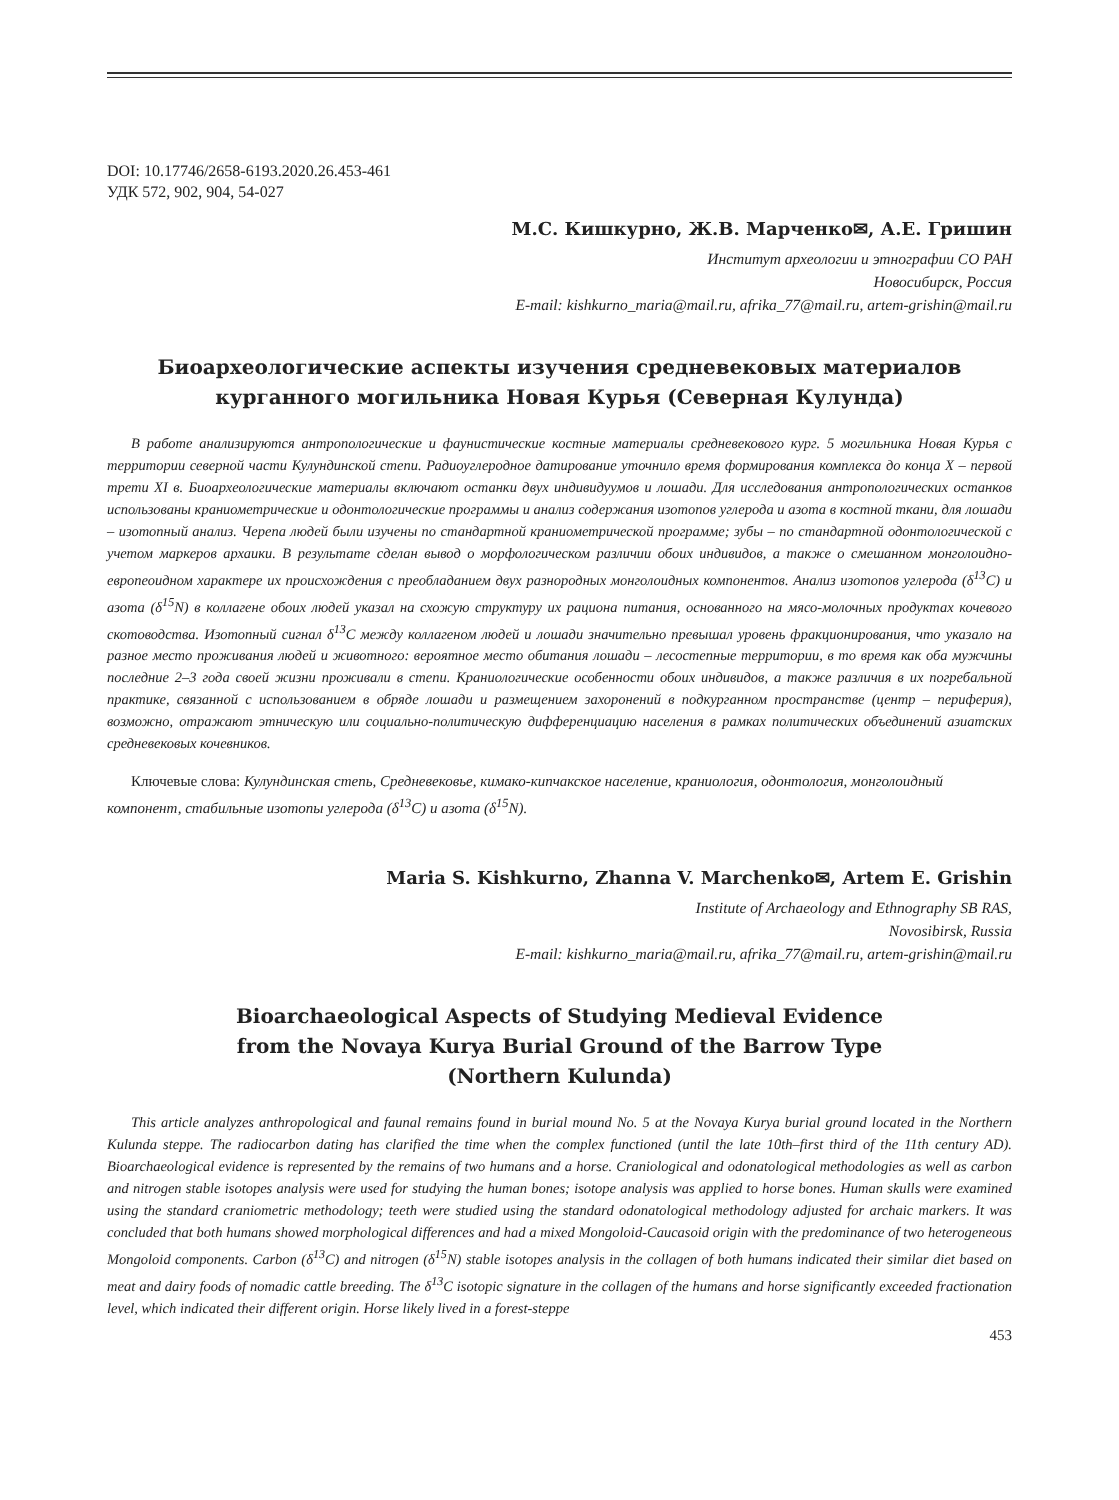DOI: 10.17746/2658-6193.2020.26.453-461
УДК 572, 902, 904, 54-027
М.С. Кишкурно, Ж.В. Марченко✉, А.Е. Гришин
Институт археологии и этнографии СО РАН
Новосибирск, Россия
E-mail: kishkurno_maria@mail.ru, afrika_77@mail.ru, artem-grishin@mail.ru
Биоархеологические аспекты изучения средневековых материалов
курганного могильника Новая Курья (Северная Кулунда)
В работе анализируются антропологические и фаунистические костные материалы средневекового кург. 5 могильника Новая Курья с территории северной части Кулундинской степи. Радиоуглеродное датирование уточнило время формирования комплекса до конца X – первой трети XI в. Биоархеологические материалы включают останки двух индивидуумов и лошади. Для исследования антропологических останков использованы краниометрические и одонтологические программы и анализ содержания изотопов углерода и азота в костной ткани, для лошади – изотопный анализ. Черепа людей были изучены по стандартной краниометрической программе; зубы – по стандартной одонтологической с учетом маркеров архаики. В результате сделан вывод о морфологическом различии обоих индивидов, а также о смешанном монголоидно-европеоидном характере их происхождения с преобладанием двух разнородных монголоидных компонентов. Анализ изотопов углерода (δ<sup>13</sup>C) и азота (δ<sup>15</sup>N) в коллагене обоих людей указал на схожую структуру их рациона питания, основанного на мясо-молочных продуктах кочевого скотоводства. Изотопный сигнал δ<sup>13</sup>C между коллагеном людей и лошади значительно превышал уровень фракционирования, что указало на разное место проживания людей и животного: вероятное место обитания лошади – лесостепные территории, в то время как оба мужчины последние 2–3 года своей жизни проживали в степи. Краниологические особенности обоих индивидов, а также различия в их погребальной практике, связанной с использованием в обряде лошади и размещением захоронений в подкурганном пространстве (центр – периферия), возможно, отражают этническую или социально-политическую дифференциацию населения в рамках политических объединений азиатских средневековых кочевников.
Ключевые слова: Кулундинская степь, Средневековье, кимако-кипчакское население, краниология, одонтология, монголоидный компонент, стабильные изотопы углерода (δ<sup>13</sup>C) и азота (δ<sup>15</sup>N).
Maria S. Kishkurno, Zhanna V. Marchenko✉, Artem E. Grishin
Institute of Archaeology and Ethnography SB RAS,
Novosibirsk, Russia
E-mail: kishkurno_maria@mail.ru, afrika_77@mail.ru, artem-grishin@mail.ru
Bioarchaeological Aspects of Studying Medieval Evidence
from the Novaya Kurya Burial Ground of the Barrow Type
(Northern Kulunda)
This article analyzes anthropological and faunal remains found in burial mound No. 5 at the Novaya Kurya burial ground located in the Northern Kulunda steppe. The radiocarbon dating has clarified the time when the complex functioned (until the late 10th–first third of the 11th century AD). Bioarchaeological evidence is represented by the remains of two humans and a horse. Craniological and odonatological methodologies as well as carbon and nitrogen stable isotopes analysis were used for studying the human bones; isotope analysis was applied to horse bones. Human skulls were examined using the standard craniometric methodology; teeth were studied using the standard odonatological methodology adjusted for archaic markers. It was concluded that both humans showed morphological differences and had a mixed Mongoloid-Caucasoid origin with the predominance of two heterogeneous Mongoloid components. Carbon (δ<sup>13</sup>C) and nitrogen (δ<sup>15</sup>N) stable isotopes analysis in the collagen of both humans indicated their similar diet based on meat and dairy foods of nomadic cattle breeding. The δ<sup>13</sup>C isotopic signature in the collagen of the humans and horse significantly exceeded fractionation level, which indicated their different origin. Horse likely lived in a forest-steppe
453